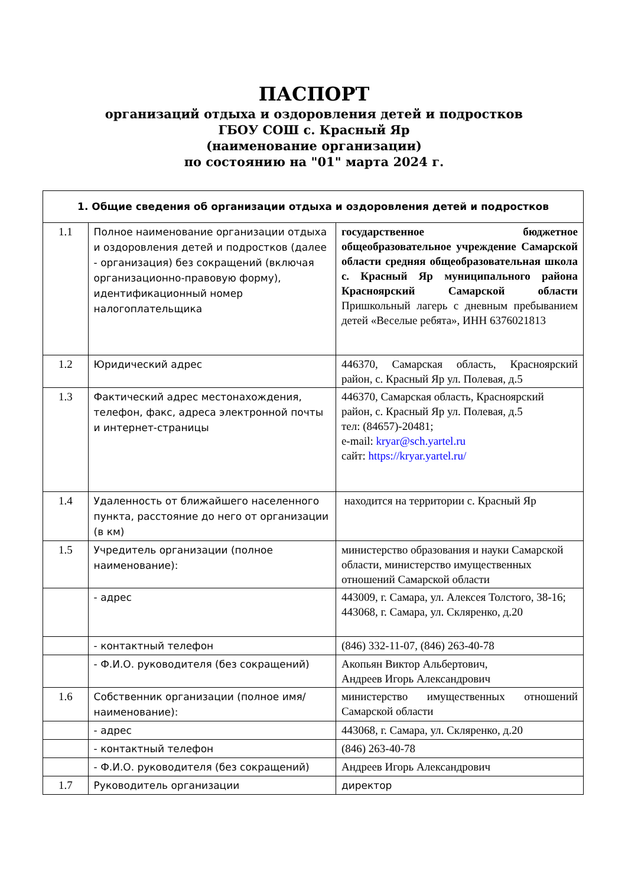ПАСПОРТ
организаций отдыха и оздоровления детей и подростков
ГБОУ СОШ с. Красный Яр
(наименование организации)
по состоянию на "01" марта 2024 г.
| 1. Общие сведения об организации отдыха и оздоровления детей и подростков | | |
| --- | --- | --- |
| 1.1 | Полное наименование организации отдыха и оздоровления детей и подростков (далее - организация) без сокращений (включая организационно-правовую форму), идентификационный номер налогоплательщика | государственное бюджетное общеобразовательное учреждение Самарской области средняя общеобразовательная школа с. Красный Яр муниципального района Красноярский Самарской области Пришкольный лагерь с дневным пребыванием детей «Веселые ребята», ИНН 6376021813 |
| 1.2 | Юридический адрес | 446370, Самарская область, Красноярский район, с. Красный Яр ул. Полевая, д.5 |
| 1.3 | Фактический адрес местонахождения, телефон, факс, адреса электронной почты и интернет-страницы | 446370, Самарская область, Красноярский район, с. Красный Яр ул. Полевая, д.5 тел: (84657)-20481; e-mail: kryar@sch.yartel.ru сайт: https://kryar.yartel.ru/ |
| 1.4 | Удаленность от ближайшего населенного пункта, расстояние до него от организации (в км) | находится на территории с. Красный Яр |
| 1.5 | Учредитель организации (полное наименование): | министерство образования и науки Самарской области, министерство имущественных отношений Самарской области |
| | - адрес | 443009, г. Самара, ул. Алексея Толстого, 38-16; 443068, г. Самара, ул. Скляренко, д.20 |
| | - контактный телефон | (846) 332-11-07, (846) 263-40-78 |
| | - Ф.И.О. руководителя (без сокращений) | Акопьян Виктор Альбертович, Андреев Игорь Александрович |
| 1.6 | Собственник организации (полное имя/наименование): | министерство имущественных отношений Самарской области |
| | - адрес | 443068, г. Самара, ул. Скляренко, д.20 |
| | - контактный телефон | (846) 263-40-78 |
| | - Ф.И.О. руководителя (без сокращений) | Андреев Игорь Александрович |
| 1.7 | Руководитель организации | директор |